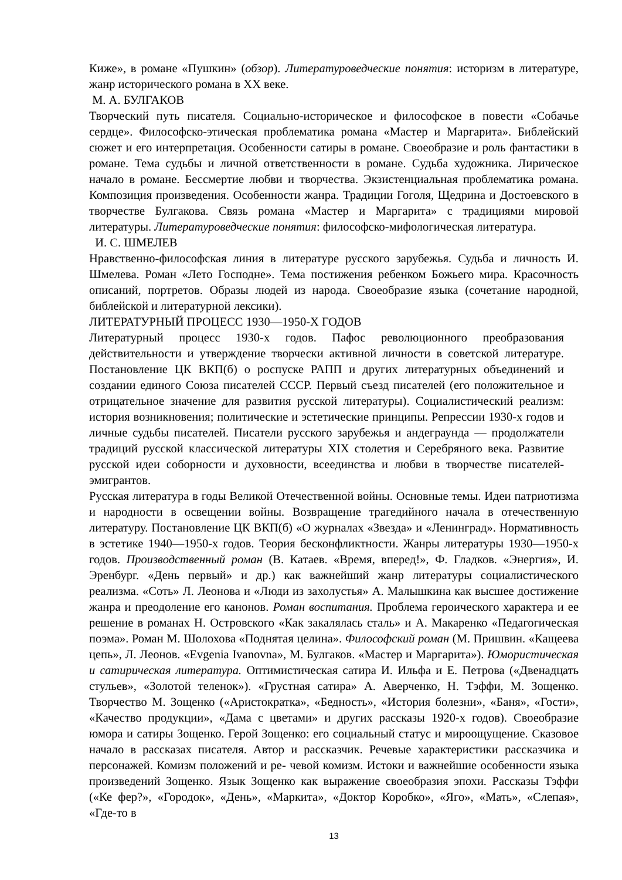Киже», в романе «Пушкин» (обзор). Литературоведческие понятия: историзм в литературе, жанр исторического романа в XX веке.
М. А. БУЛГАКОВ
Творческий путь писателя. Социально-историческое и философское в повести «Собачье сердце». Философско-этическая проблематика романа «Мастер и Маргарита». Библейский сюжет и его интерпретация. Особенности сатиры в романе. Своеобразие и роль фантастики в романе. Тема судьбы и личной ответственности в романе. Судьба художника. Лирическое начало в романе. Бессмертие любви и творчества. Экзистенциальная проблематика романа. Композиция произведения. Особенности жанра. Традиции Гоголя, Щедрина и Достоевского в творчестве Булгакова. Связь романа «Мастер и Маргарита» с традициями мировой литературы. Литературоведческие понятия: философско-мифологическая литература.
И. С. ШМЕЛЕВ
Нравственно-философская линия в литературе русского зарубежья. Судьба и личность И. Шмелева. Роман «Лето Господне». Тема постижения ребенком Божьего мира. Красочность описаний, портретов. Образы людей из народа. Своеобразие языка (сочетание народной, библейской и литературной лексики).
ЛИТЕРАТУРНЫЙ ПРОЦЕСС 1930—1950-Х ГОДОВ
Литературный процесс 1930-х годов. Пафос революционного преобразования действительности и утверждение творчески активной личности в советской литературе. Постановление ЦК ВКП(б) о роспуске РАПП и других литературных объединений и создании единого Союза писателей СССР. Первый съезд писателей (его положительное и отрицательное значение для развития русской литературы). Социалистический реализм: история возникновения; политические и эстетические принципы. Репрессии 1930-х годов и личные судьбы писателей. Писатели русского зарубежья и андеграунда — продолжатели традиций русской классической литературы XIX столетия и Серебряного века. Развитие русской идеи соборности и духовности, всеединства и любви в творчестве писателей- эмигрантов.
Русская литература в годы Великой Отечественной войны. Основные темы. Идеи патриотизма и народности в освещении войны. Возвращение трагедийного начала в отечественную литературу. Постановление ЦК ВКП(б) «О журналах «Звезда» и «Ленинград». Нормативность в эстетике 1940—1950-х годов. Теория бесконфликтности. Жанры литературы 1930—1950-х годов. Производственный роман (В. Катаев. «Время, вперед!», Ф. Гладков. «Энергия», И. Эренбург. «День первый» и др.) как важнейший жанр литературы социалистического реализма. «Соть» Л. Леонова и «Люди из захолустья» А. Малышкина как высшее достижение жанра и преодоление его канонов. Роман воспитания. Проблема героического характера и ее решение в романах Н. Островского «Как закалялась сталь» и А. Макаренко «Педагогическая поэма». Роман М. Шолохова «Поднятая целина». Философский роман (М. Пришвин. «Кащеева цепь», Л. Леонов. «Evgenia Ivanovna», М. Булгаков. «Мастер и Маргарита»). Юмористическая и сатирическая литература. Оптимистическая сатира И. Ильфа и Е. Петрова («Двенадцать стульев», «Золотой теленок»). «Грустная сатира» А. Аверченко, Н. Тэффи, М. Зощенко. Творчество М. Зощенко («Аристократка», «Бедность», «История болезни», «Баня», «Гости», «Качество продукции», «Дама с цветами» и других рассказы 1920-х годов). Своеобразие юмора и сатиры Зощенко. Герой Зощенко: его социальный статус и мироощущение. Сказовое начало в рассказах писателя. Автор и рассказчик. Речевые характеристики рассказчика и персонажей. Комизм положений и ре- чевой комизм. Истоки и важнейшие особенности языка произведений Зощенко. Язык Зощенко как выражение своеобразия эпохи. Рассказы Тэффи («Ке фер?», «Городок», «День», «Маркита», «Доктор Коробко», «Яго», «Мать», «Слепая», «Где-то в
13